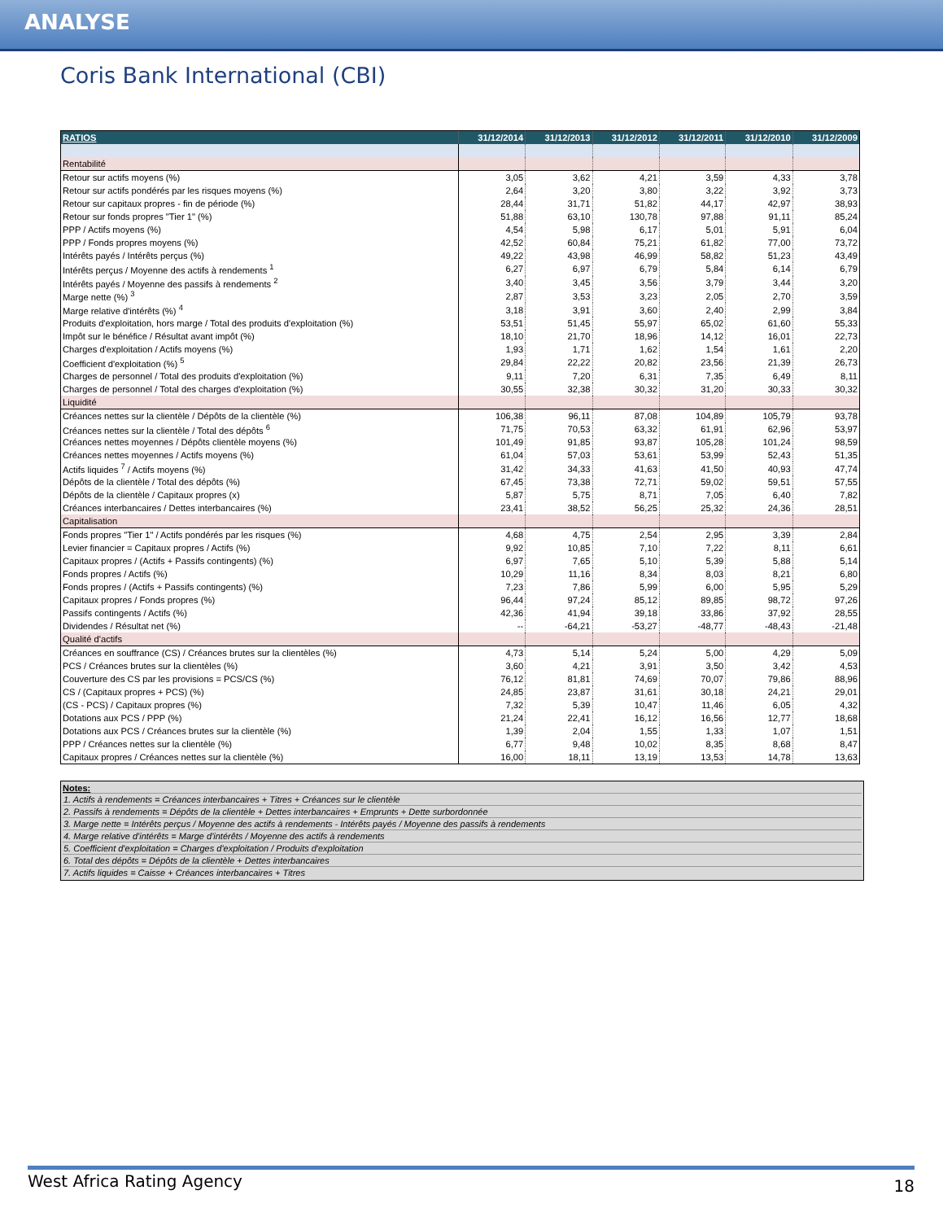ANALYSE
Coris Bank International (CBI)
| RATIOS | 31/12/2014 | 31/12/2013 | 31/12/2012 | 31/12/2011 | 31/12/2010 | 31/12/2009 |
| --- | --- | --- | --- | --- | --- | --- |
| Rentabilité | | | | | | |
| Retour sur actifs moyens (%) | 3,05 | 3,62 | 4,21 | 3,59 | 4,33 | 3,78 |
| Retour sur actifs pondérés par les risques moyens (%) | 2,64 | 3,20 | 3,80 | 3,22 | 3,92 | 3,73 |
| Retour sur capitaux propres - fin de période (%) | 28,44 | 31,71 | 51,82 | 44,17 | 42,97 | 38,93 |
| Retour sur fonds propres "Tier 1" (%) | 51,88 | 63,10 | 130,78 | 97,88 | 91,11 | 85,24 |
| PPP / Actifs moyens (%) | 4,54 | 5,98 | 6,17 | 5,01 | 5,91 | 6,04 |
| PPP / Fonds propres moyens (%) | 42,52 | 60,84 | 75,21 | 61,82 | 77,00 | 73,72 |
| Intérêts payés / Intérêts perçus (%) | 49,22 | 43,98 | 46,99 | 58,82 | 51,23 | 43,49 |
| Intérêts perçus / Moyenne des actifs à rendements <sup>1</sup> | 6,27 | 6,97 | 6,79 | 5,84 | 6,14 | 6,79 |
| Intérêts payés / Moyenne des passifs à rendements <sup>2</sup> | 3,40 | 3,45 | 3,56 | 3,79 | 3,44 | 3,20 |
| Marge nette (%) <sup>3</sup> | 2,87 | 3,53 | 3,23 | 2,05 | 2,70 | 3,59 |
| Marge relative d'intérêts (%) <sup>4</sup> | 3,18 | 3,91 | 3,60 | 2,40 | 2,99 | 3,84 |
| Produits d'exploitation, hors marge / Total des produits d'exploitation (%) | 53,51 | 51,45 | 55,97 | 65,02 | 61,60 | 55,33 |
| Impôt sur le bénéfice / Résultat avant impôt (%) | 18,10 | 21,70 | 18,96 | 14,12 | 16,01 | 22,73 |
| Charges d'exploitation / Actifs moyens (%) | 1,93 | 1,71 | 1,62 | 1,54 | 1,61 | 2,20 |
| Coefficient d'exploitation (%) <sup>5</sup> | 29,84 | 22,22 | 20,82 | 23,56 | 21,39 | 26,73 |
| Charges de personnel / Total des produits d'exploitation (%) | 9,11 | 7,20 | 6,31 | 7,35 | 6,49 | 8,11 |
| Charges de personnel / Total des charges d'exploitation (%) | 30,55 | 32,38 | 30,32 | 31,20 | 30,33 | 30,32 |
| Liquidité | | | | | | |
| Créances nettes sur la clientèle / Dépôts de la clientèle (%) | 106,38 | 96,11 | 87,08 | 104,89 | 105,79 | 93,78 |
| Créances nettes sur la clientèle / Total des dépôts <sup>6</sup> | 71,75 | 70,53 | 63,32 | 61,91 | 62,96 | 53,97 |
| Créances nettes moyennes / Dépôts clientèle moyens (%) | 101,49 | 91,85 | 93,87 | 105,28 | 101,24 | 98,59 |
| Créances nettes moyennes / Actifs moyens (%) | 61,04 | 57,03 | 53,61 | 53,99 | 52,43 | 51,35 |
| Actifs liquides <sup>7</sup> / Actifs moyens (%) | 31,42 | 34,33 | 41,63 | 41,50 | 40,93 | 47,74 |
| Dépôts de la clientèle / Total des dépôts (%) | 67,45 | 73,38 | 72,71 | 59,02 | 59,51 | 57,55 |
| Dépôts de la clientèle / Capitaux propres (x) | 5,87 | 5,75 | 8,71 | 7,05 | 6,40 | 7,82 |
| Créances interbancaires / Dettes interbancaires (%) | 23,41 | 38,52 | 56,25 | 25,32 | 24,36 | 28,51 |
| Capitalisation | | | | | | |
| Fonds propres "Tier 1" / Actifs pondérés par les risques (%) | 4,68 | 4,75 | 2,54 | 2,95 | 3,39 | 2,84 |
| Levier financier = Capitaux propres / Actifs (%) | 9,92 | 10,85 | 7,10 | 7,22 | 8,11 | 6,61 |
| Capitaux propres / (Actifs + Passifs contingents) (%) | 6,97 | 7,65 | 5,10 | 5,39 | 5,88 | 5,14 |
| Fonds propres / Actifs (%) | 10,29 | 11,16 | 8,34 | 8,03 | 8,21 | 6,80 |
| Fonds propres / (Actifs + Passifs contingents) (%) | 7,23 | 7,86 | 5,99 | 6,00 | 5,95 | 5,29 |
| Capitaux propres / Fonds propres (%) | 96,44 | 97,24 | 85,12 | 89,85 | 98,72 | 97,26 |
| Passifs contingents / Actifs (%) | 42,36 | 41,94 | 39,18 | 33,86 | 37,92 | 28,55 |
| Dividendes / Résultat net (%) | -- | -64,21 | -53,27 | -48,77 | -48,43 | -21,48 |
| Qualité d'actifs | | | | | | |
| Créances en souffrance (CS) / Créances brutes sur la clientèles (%) | 4,73 | 5,14 | 5,24 | 5,00 | 4,29 | 5,09 |
| PCS / Créances brutes sur la clientèles (%) | 3,60 | 4,21 | 3,91 | 3,50 | 3,42 | 4,53 |
| Couverture des CS par les provisions = PCS/CS (%) | 76,12 | 81,81 | 74,69 | 70,07 | 79,86 | 88,96 |
| CS / (Capitaux propres + PCS) (%) | 24,85 | 23,87 | 31,61 | 30,18 | 24,21 | 29,01 |
| (CS - PCS) / Capitaux propres (%) | 7,32 | 5,39 | 10,47 | 11,46 | 6,05 | 4,32 |
| Dotations aux PCS / PPP (%) | 21,24 | 22,41 | 16,12 | 16,56 | 12,77 | 18,68 |
| Dotations aux PCS / Créances brutes sur la clientèle (%) | 1,39 | 2,04 | 1,55 | 1,33 | 1,07 | 1,51 |
| PPP / Créances nettes sur la clientèle (%) | 6,77 | 9,48 | 10,02 | 8,35 | 8,68 | 8,47 |
| Capitaux propres / Créances nettes sur la clientèle (%) | 16,00 | 18,11 | 13,19 | 13,53 | 14,78 | 13,63 |
Notes:
1. Actifs à rendements = Créances interbancaires + Titres + Créances sur le clientèle
2. Passifs à rendements = Dépôts de la clientèle + Dettes interbancaires + Emprunts + Dette surbordonnée
3. Marge nette = Intérêts perçus / Moyenne des actifs à rendements - Intérêts payés / Moyenne des passifs à rendements
4. Marge relative d'intérêts = Marge d'intérêts / Moyenne des actifs à rendements
5. Coefficient d'exploitation = Charges d'exploitation / Produits d'exploitation
6. Total des dépôts = Dépôts de la clientèle + Dettes interbancaires
7. Actifs liquides = Caisse + Créances interbancaires + Titres
West Africa Rating Agency 18